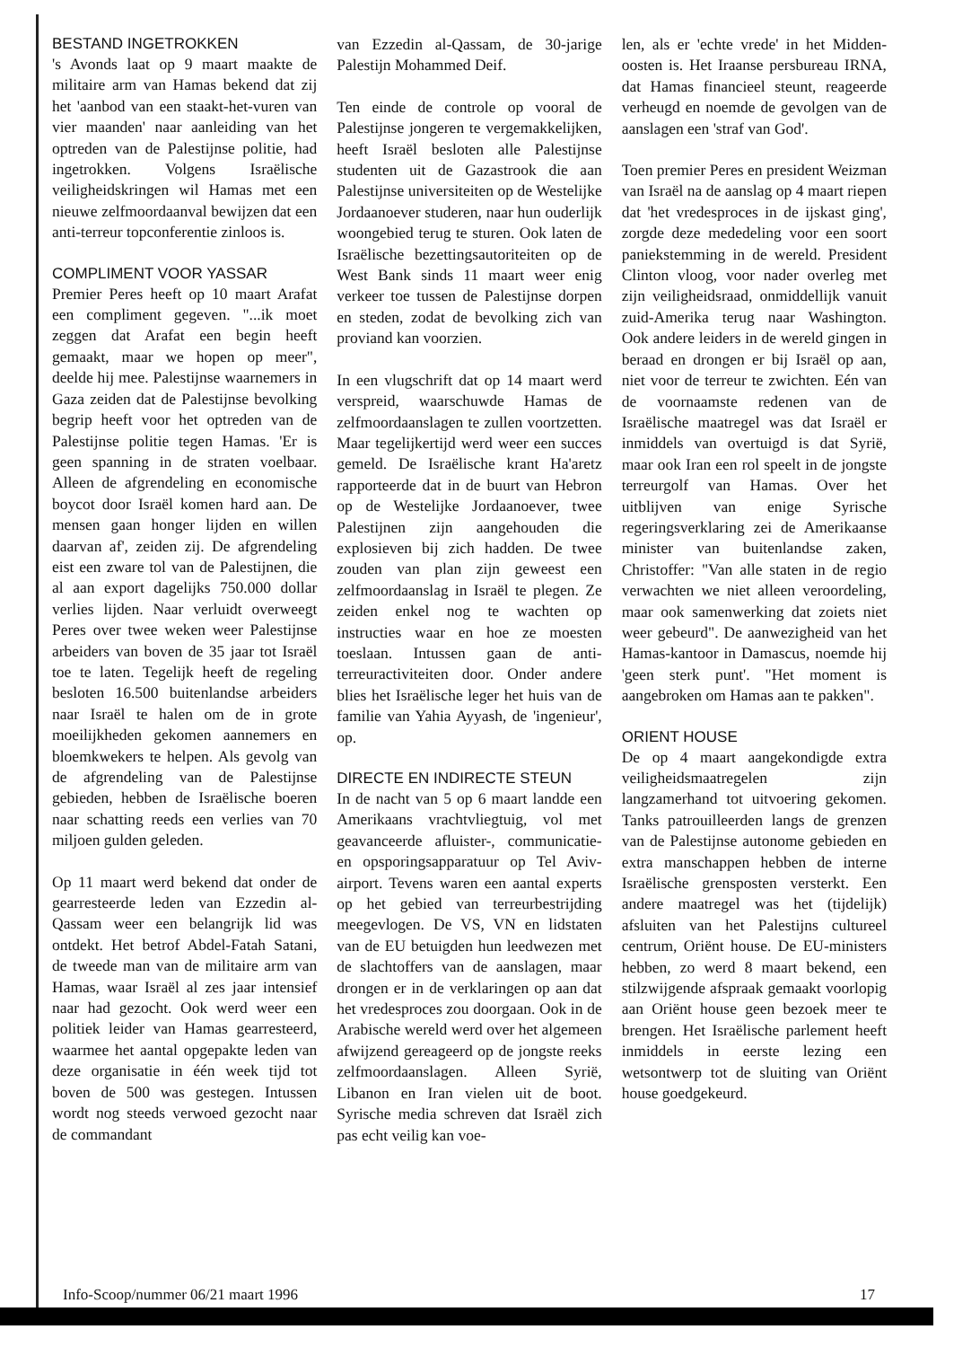BESTAND INGETROKKEN
's Avonds laat op 9 maart maakte de militaire arm van Hamas bekend dat zij het 'aanbod van een staakt-het-vuren van vier maanden' naar aanleiding van het optreden van de Palestijnse politie, had ingetrokken. Volgens Israëlische veiligheidskringen wil Hamas met een nieuwe zelfmoordaanval bewijzen dat een anti-terreur topconferentie zinloos is.
COMPLIMENT VOOR YASSAR
Premier Peres heeft op 10 maart Arafat een compliment gegeven. "...ik moet zeggen dat Arafat een begin heeft gemaakt, maar we hopen op meer", deelde hij mee. Palestijnse waarnemers in Gaza zeiden dat de Palestijnse bevolking begrip heeft voor het optreden van de Palestijnse politie tegen Hamas. 'Er is geen spanning in de straten voelbaar. Alleen de afgrendeling en economische boycot door Israël komen hard aan. De mensen gaan honger lijden en willen daarvan af', zeiden zij. De afgrendeling eist een zware tol van de Palestijnen, die al aan export dagelijks 750.000 dollar verlies lijden. Naar verluidt overweegt Peres over twee weken weer Palestijnse arbeiders van boven de 35 jaar tot Israël toe te laten. Tegelijk heeft de regeling besloten 16.500 buitenlandse arbeiders naar Israël te halen om de in grote moeilijkheden gekomen aannemers en bloemkwekers te helpen. Als gevolg van de afgrendeling van de Palestijnse gebieden, hebben de Israëlische boeren naar schatting reeds een verlies van 70 miljoen gulden geleden.
Op 11 maart werd bekend dat onder de gearresteerde leden van Ezzedin al-Qassam weer een belangrijk lid was ontdekt. Het betrof Abdel-Fatah Satani, de tweede man van de militaire arm van Hamas, waar Israël al zes jaar intensief naar had gezocht. Ook werd weer een politiek leider van Hamas gearresteerd, waarmee het aantal opgepakte leden van deze organisatie in één week tijd tot boven de 500 was gestegen. Intussen wordt nog steeds verwoed gezocht naar de commandant
van Ezzedin al-Qassam, de 30-jarige Palestijn Mohammed Deif.
Ten einde de controle op vooral de Palestijnse jongeren te vergemakkelijken, heeft Israël besloten alle Palestijnse studenten uit de Gazastrook die aan Palestijnse universiteiten op de Westelijke Jordaanoever studeren, naar hun ouderlijk woongebied terug te sturen. Ook laten de Israëlische bezettingsautoriteiten op de West Bank sinds 11 maart weer enig verkeer toe tussen de Palestijnse dorpen en steden, zodat de bevolking zich van proviand kan voorzien.
In een vlugschrift dat op 14 maart werd verspreid, waarschuwde Hamas de zelfmoordaanslagen te zullen voortzetten. Maar tegelijkertijd werd weer een succes gemeld. De Israëlische krant Ha'aretz rapporteerde dat in de buurt van Hebron op de Westelijke Jordaanoever, twee Palestijnen zijn aangehouden die explosieven bij zich hadden. De twee zouden van plan zijn geweest een zelfmoordaanslag in Israël te plegen. Ze zeiden enkel nog te wachten op instructies waar en hoe ze moesten toeslaan. Intussen gaan de anti-terreuractiviteiten door. Onder andere blies het Israëlische leger het huis van de familie van Yahia Ayyash, de 'ingenieur', op.
DIRECTE EN INDIRECTE STEUN
In de nacht van 5 op 6 maart landde een Amerikaans vrachtvliegtuig, vol met geavanceerde afluister-, communicatie- en opsporingsapparatuur op Tel Aviv-airport. Tevens waren een aantal experts op het gebied van terreurbestrijding meegevlogen. De VS, VN en lidstaten van de EU betuigden hun leedwezen met de slachtoffers van de aanslagen, maar drongen er in de verklaringen op aan dat het vredesproces zou doorgaan. Ook in de Arabische wereld werd over het algemeen afwijzend gereageerd op de jongste reeks zelfmoordaanslagen. Alleen Syrië, Libanon en Iran vielen uit de boot. Syrische media schreven dat Israël zich pas echt veilig kan voe-
len, als er 'echte vrede' in het Midden-oosten is. Het Iraanse persbureau IRNA, dat Hamas financieel steunt, reageerde verheugd en noemde de gevolgen van de aanslagen een 'straf van God'.
Toen premier Peres en president Weizman van Israël na de aanslag op 4 maart riepen dat 'het vredesproces in de ijskast ging', zorgde deze mededeling voor een soort paniekstemming in de wereld. President Clinton vloog, voor nader overleg met zijn veiligheidsraad, onmiddellijk vanuit zuid-Amerika terug naar Washington. Ook andere leiders in de wereld gingen in beraad en drongen er bij Israël op aan, niet voor de terreur te zwichten. Eén van de voornaamste redenen van de Israëlische maatregel was dat Israël er inmiddels van overtuigd is dat Syrië, maar ook Iran een rol speelt in de jongste terreurgolf van Hamas. Over het uitblijven van enige Syrische regeringsverklaring zei de Amerikaanse minister van buitenlandse zaken, Christoffer: "Van alle staten in de regio verwachten we niet alleen veroordeling, maar ook samenwerking dat zoiets niet weer gebeurd". De aanwezigheid van het Hamas-kantoor in Damascus, noemde hij 'geen sterk punt'. "Het moment is aangebroken om Hamas aan te pakken".
ORIENT HOUSE
De op 4 maart aangekondigde extra veiligheidsmaatregelen zijn langzamerhand tot uitvoering gekomen. Tanks patrouilleerden langs de grenzen van de Palestijnse autonome gebieden en extra manschappen hebben de interne Israëlische grensposten versterkt. Een andere maatregel was het (tijdelijk) afsluiten van het Palestijns cultureel centrum, Oriënt house. De EU-ministers hebben, zo werd 8 maart bekend, een stilzwijgende afspraak gemaakt voorlopig aan Oriënt house geen bezoek meer te brengen. Het Israëlische parlement heeft inmiddels in eerste lezing een wetsontwerp tot de sluiting van Oriënt house goedgekeurd.
Info-Scoop/nummer 06/21 maart 1996 17